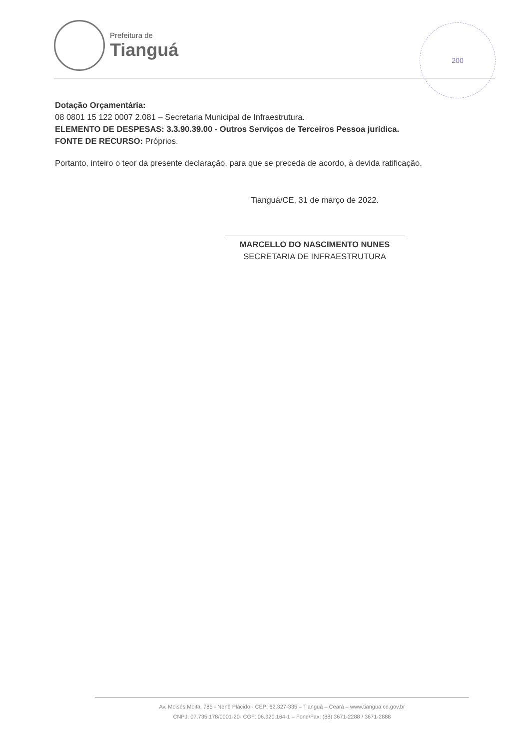Prefeitura de
Tianguá
200
Dotação Orçamentária:
08 0801 15 122 0007 2.081 – Secretaria Municipal de Infraestrutura.
ELEMENTO DE DESPESAS: 3.3.90.39.00 - Outros Serviços de Terceiros Pessoa jurídica.
FONTE DE RECURSO: Próprios.
Portanto, inteiro o teor da presente declaração, para que se preceda de acordo, à devida ratificação.
Tianguá/CE, 31 de março de 2022.
MARCELLO DO NASCIMENTO NUNES
SECRETARIA DE INFRAESTRUTURA
Av. Moisés Moita, 785 - Nenê Plácido - CEP: 62.327-335 – Tianguá – Ceará – www.tiangua.ce.gov.br
CNPJ: 07.735.178/0001-20- CGF: 06.920.164-1 – Fone/Fax: (88) 3671-2288 / 3671-2888